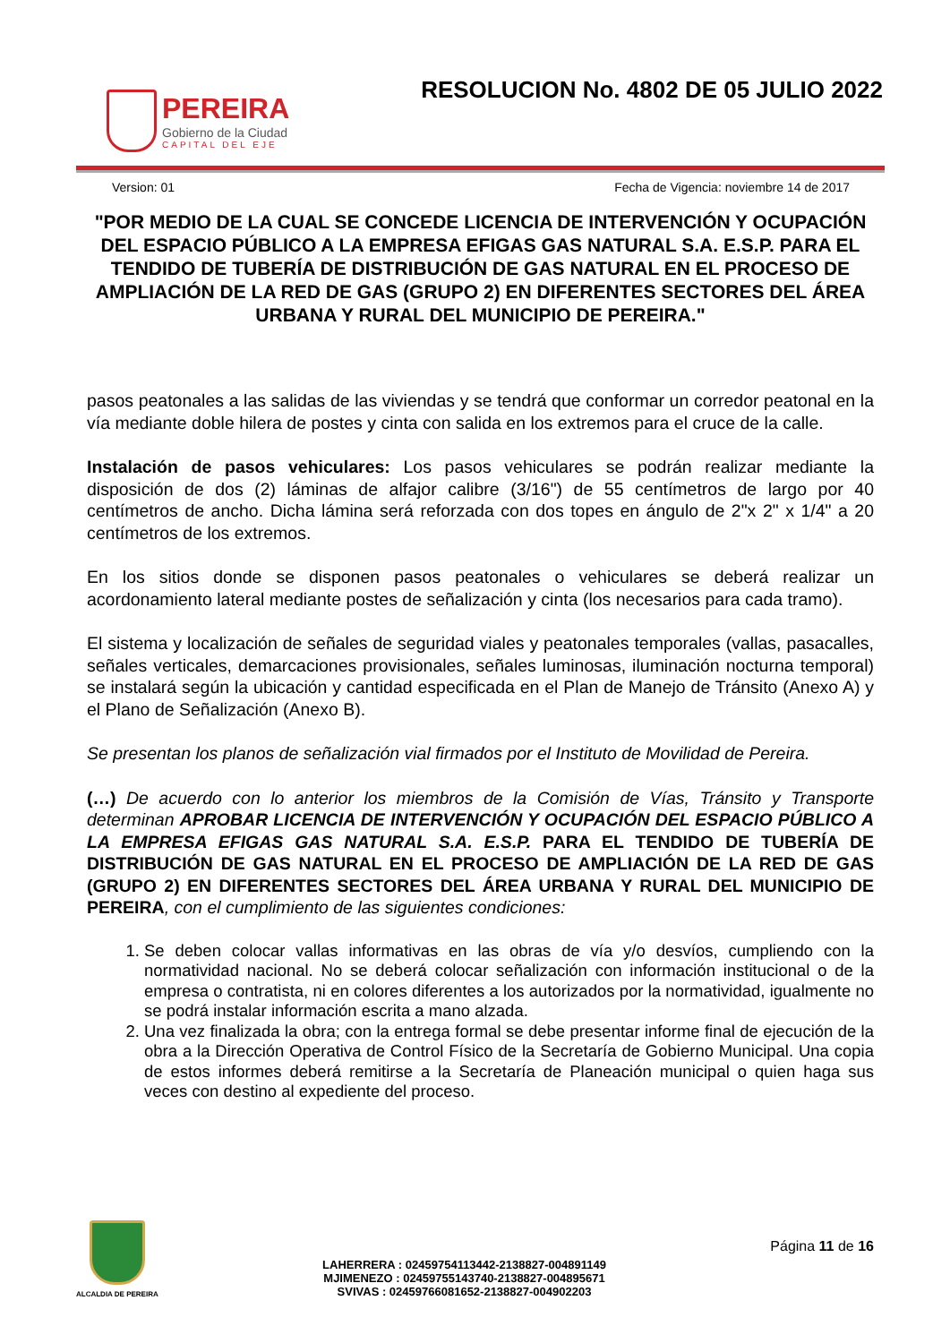PEREIRA
Gobierno de la Ciudad
CAPITAL DEL EJE
RESOLUCION No. 4802 DE 05 JULIO 2022
Version: 01 Fecha de Vigencia: noviembre 14 de 2017
"POR MEDIO DE LA CUAL SE CONCEDE LICENCIA DE INTERVENCIÓN Y OCUPACIÓN DEL ESPACIO PÚBLICO A LA EMPRESA EFIGAS GAS NATURAL S.A. E.S.P. PARA EL TENDIDO DE TUBERÍA DE DISTRIBUCIÓN DE GAS NATURAL EN EL PROCESO DE AMPLIACIÓN DE LA RED DE GAS (GRUPO 2) EN DIFERENTES SECTORES DEL ÁREA URBANA Y RURAL DEL MUNICIPIO DE PEREIRA."
pasos peatonales a las salidas de las viviendas y se tendrá que conformar un corredor peatonal en la vía mediante doble hilera de postes y cinta con salida en los extremos para el cruce de la calle.
Instalación de pasos vehiculares: Los pasos vehiculares se podrán realizar mediante la disposición de dos (2) láminas de alfajor calibre (3/16") de 55 centímetros de largo por 40 centímetros de ancho. Dicha lámina será reforzada con dos topes en ángulo de 2"x 2" x 1/4" a 20 centímetros de los extremos.
En los sitios donde se disponen pasos peatonales o vehiculares se deberá realizar un acordonamiento lateral mediante postes de señalización y cinta (los necesarios para cada tramo).
El sistema y localización de señales de seguridad viales y peatonales temporales (vallas, pasacalles, señales verticales, demarcaciones provisionales, señales luminosas, iluminación nocturna temporal) se instalará según la ubicación y cantidad especificada en el Plan de Manejo de Tránsito (Anexo A) y el Plano de Señalización (Anexo B).
Se presentan los planos de señalización vial firmados por el Instituto de Movilidad de Pereira.
(…) De acuerdo con lo anterior los miembros de la Comisión de Vías, Tránsito y Transporte determinan APROBAR LICENCIA DE INTERVENCIÓN Y OCUPACIÓN DEL ESPACIO PÚBLICO A LA EMPRESA EFIGAS GAS NATURAL S.A. E.S.P. PARA EL TENDIDO DE TUBERÍA DE DISTRIBUCIÓN DE GAS NATURAL EN EL PROCESO DE AMPLIACIÓN DE LA RED DE GAS (GRUPO 2) EN DIFERENTES SECTORES DEL ÁREA URBANA Y RURAL DEL MUNICIPIO DE PEREIRA, con el cumplimiento de las siguientes condiciones:
1. Se deben colocar vallas informativas en las obras de vía y/o desvíos, cumpliendo con la normatividad nacional. No se deberá colocar señalización con información institucional o de la empresa o contratista, ni en colores diferentes a los autorizados por la normatividad, igualmente no se podrá instalar información escrita a mano alzada.
2. Una vez finalizada la obra; con la entrega formal se debe presentar informe final de ejecución de la obra a la Dirección Operativa de Control Físico de la Secretaría de Gobierno Municipal. Una copia de estos informes deberá remitirse a la Secretaría de Planeación municipal o quien haga sus veces con destino al expediente del proceso.
ALCALDIA DE PEREIRA
LAHERRERA : 02459754113442-2138827-004891149
MJIMENEZO : 02459755143740-2138827-004895671
SVIVAS : 02459766081652-2138827-004902203
Página 11 de 16